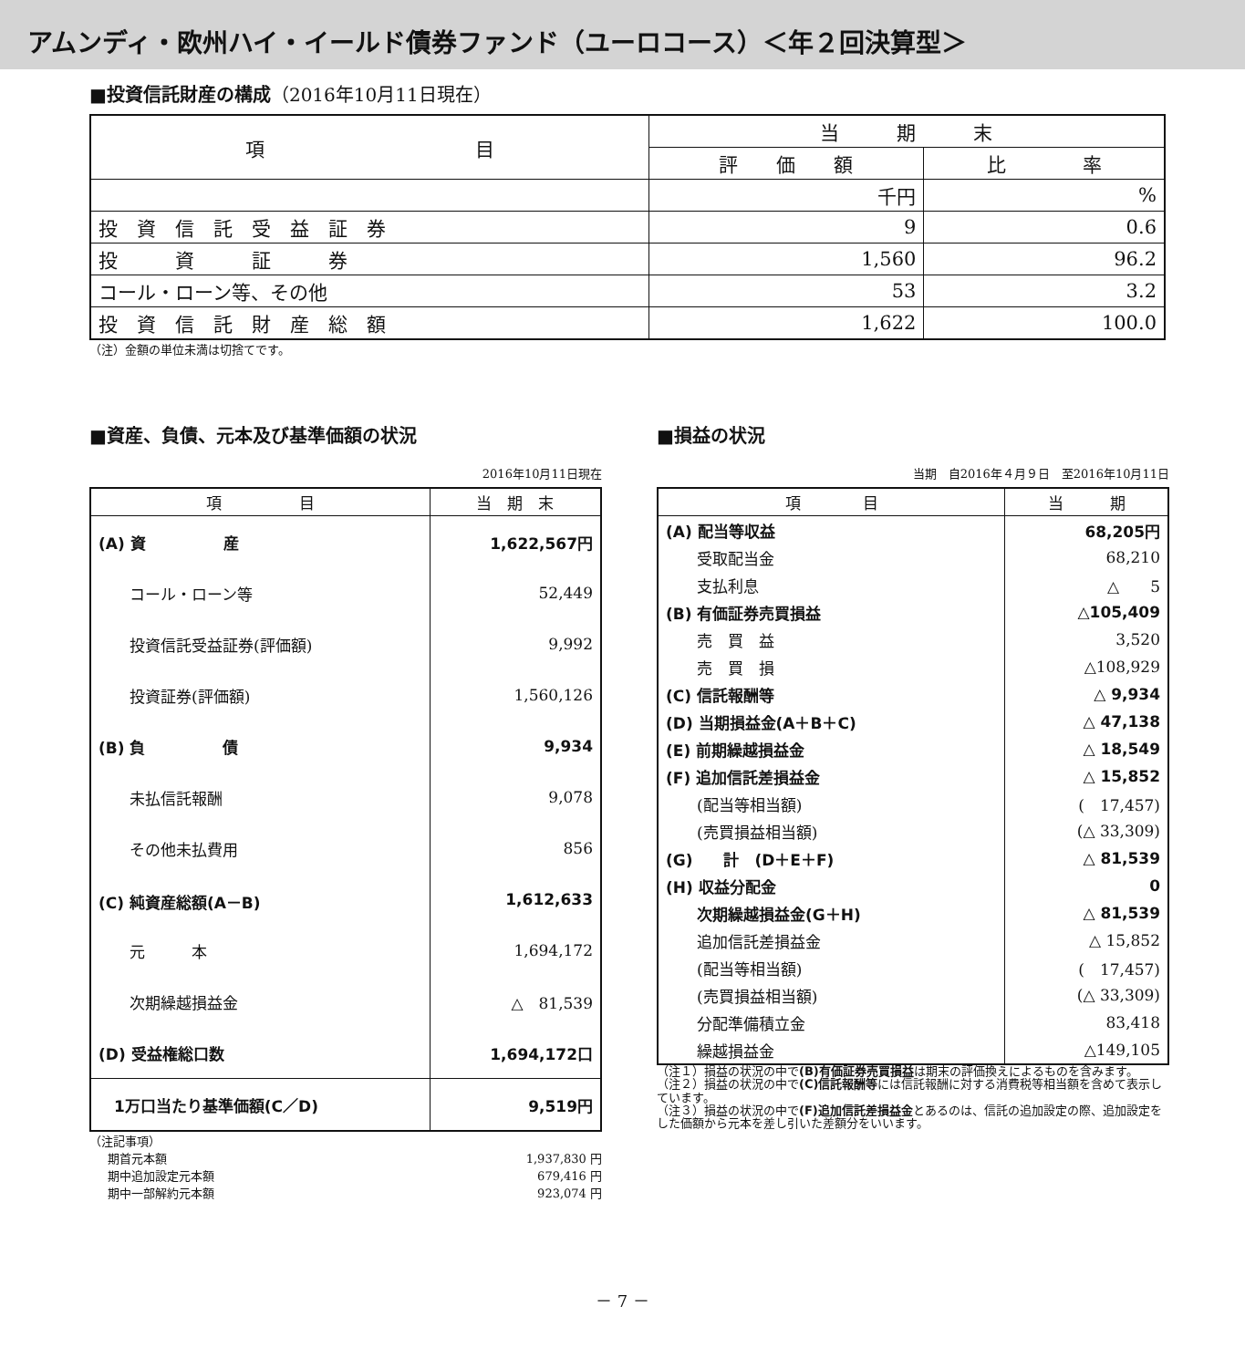アムンディ・欧州ハイ・イールド債券ファンド（ユーロコース）＜年２回決算型＞
■投資信託財産の構成（2016年10月11日現在）
| 項 目 | 当 期 末 | |
| --- | --- | --- |
| | 評 価 額 | 比 率 |
| | 千円 | % |
| 投 資 信 託 受 益 証 券 | 9 | 0.6 |
| 投 資 証 券 | 1,560 | 96.2 |
| コール・ローン等、その他 | 53 | 3.2 |
| 投 資 信 託 財 産 総 額 | 1,622 | 100.0 |
（注）金額の単位未満は切捨てです。
■資産、負債、元本及び基準価額の状況
2016年10月11日現在
| 項 目 | 当 期 末 |
| --- | --- |
| (A) 資 産 | 1,622,567円 |
| コール・ローン等 | 52,449 |
| 投資信託受益証券(評価額) | 9,992 |
| 投資証券(評価額) | 1,560,126 |
| (B) 負 債 | 9,934 |
| 未払信託報酬 | 9,078 |
| その他未払費用 | 856 |
| (C) 純資産総額(A－B) | 1,612,633 |
| 元 本 | 1,694,172 |
| 次期繰越損益金 | △ 81,539 |
| (D) 受益権総口数 | 1,694,172口 |
| 1万口当たり基準価額(C／D) | 9,519円 |
（注記事項）
期首元本額 1,937,830 円
期中追加設定元本額 679,416 円
期中一部解約元本額 923,074 円
■損益の状況
当期　自2016年４月９日　至2016年10月11日
| 項 目 | 当 期 |
| --- | --- |
| (A) 配当等収益 | 68,205円 |
| 受取配当金 | 68,210 |
| 支払利息 | △ 5 |
| (B) 有価証券売買損益 | △105,409 |
| 売 買 益 | 3,520 |
| 売 買 損 | △108,929 |
| (C) 信託報酬等 | △ 9,934 |
| (D) 当期損益金(A＋B＋C) | △ 47,138 |
| (E) 前期繰越損益金 | △ 18,549 |
| (F) 追加信託差損益金 | △ 15,852 |
| (配当等相当額) | ( 17,457) |
| (売買損益相当額) | (△ 33,309) |
| (G) 計 (D＋E＋F) | △ 81,539 |
| (H) 収益分配金 | 0 |
| 次期繰越損益金(G＋H) | △ 81,539 |
| 追加信託差損益金 | △ 15,852 |
| (配当等相当額) | ( 17,457) |
| (売買損益相当額) | (△ 33,309) |
| 分配準備積立金 | 83,418 |
| 繰越損益金 | △149,105 |
（注１）損益の状況の中で(B)有価証券売買損益は期末の評価換えによるものを含みます。
（注２）損益の状況の中で(C)信託報酬等には信託報酬に対する消費税等相当額を含めて表示しています。
（注３）損益の状況の中で(F)追加信託差損益金とあるのは、信託の追加設定の際、追加設定をした価額から元本を差し引いた差額分をいいます。
－ 7 －